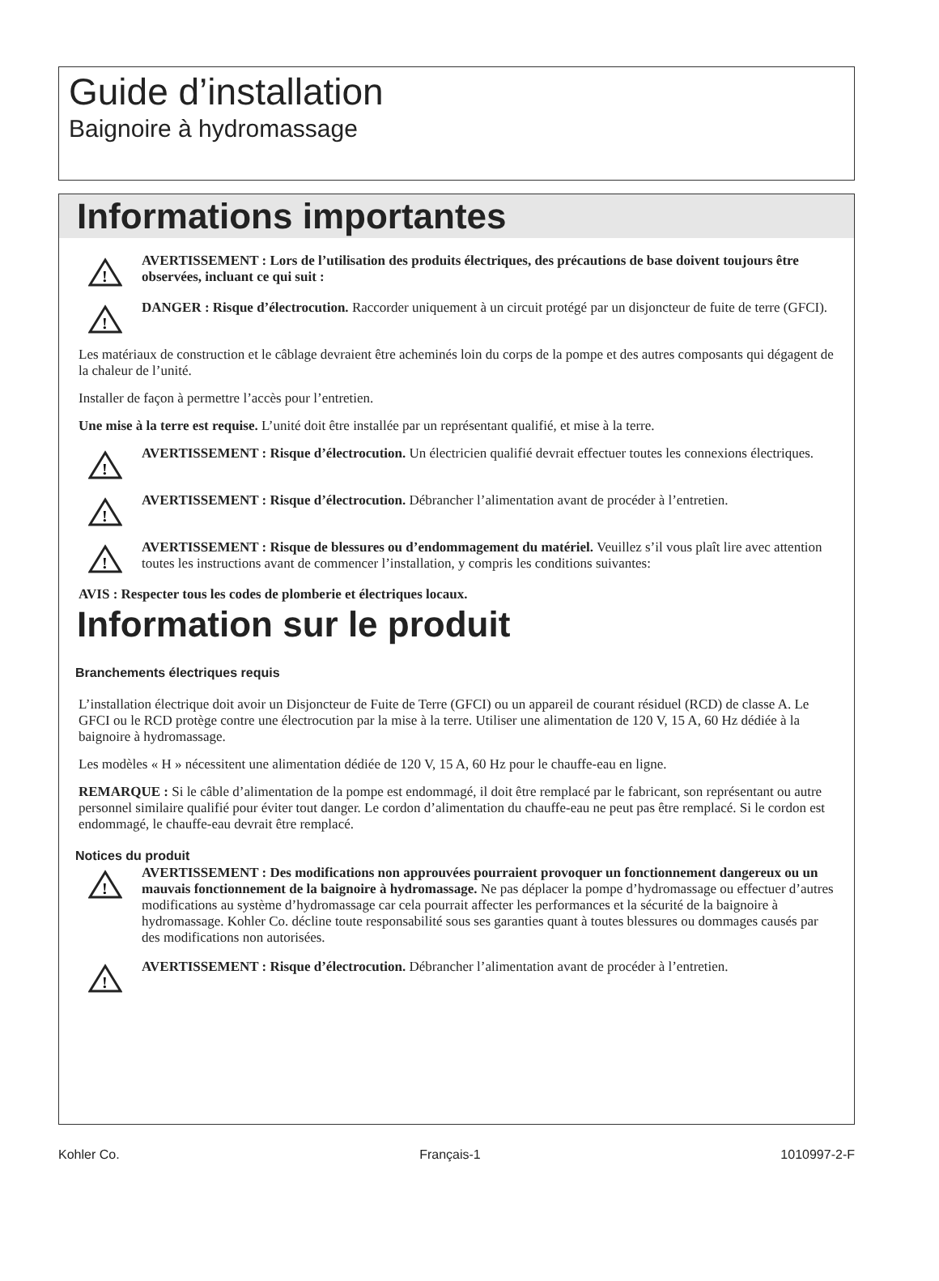Guide d’installation
Baignoire à hydromassage
Informations importantes
!
AVERTISSEMENT : Lors de l’utilisation des produits électriques, des précautions de base doivent toujours être observées, incluant ce qui suit :
!
DANGER : Risque d’électrocution. Raccorder uniquement à un circuit protégé par un disjoncteur de fuite de terre (GFCI).
Les matériaux de construction et le câblage devraient être acheminés loin du corps de la pompe et des autres composants qui dégagent de la chaleur de l’unité.
Installer de façon à permettre l’accès pour l’entretien.
Une mise à la terre est requise. L’unité doit être installée par un représentant qualifié, et mise à la terre.
!
AVERTISSEMENT : Risque d’électrocution. Un électricien qualifié devrait effectuer toutes les connexions électriques.
!
AVERTISSEMENT : Risque d’électrocution. Débrancher l’alimentation avant de procéder à l’entretien.
!
AVERTISSEMENT : Risque de blessures ou d’endommagement du matériel. Veuillez s’il vous plaît lire avec attention toutes les instructions avant de commencer l’installation, y compris les conditions suivantes:
AVIS : Respecter tous les codes de plomberie et électriques locaux.
Information sur le produit
Branchements électriques requis
L’installation électrique doit avoir un Disjoncteur de Fuite de Terre (GFCI) ou un appareil de courant résiduel (RCD) de classe A. Le GFCI ou le RCD protège contre une électrocution par la mise à la terre. Utiliser une alimentation de 120 V, 15 A, 60 Hz dédiée à la baignoire à hydromassage.
Les modèles « H » nécessitent une alimentation dédiée de 120 V, 15 A, 60 Hz pour le chauffe-eau en ligne.
REMARQUE : Si le câble d’alimentation de la pompe est endommagé, il doit être remplacé par le fabricant, son représentant ou autre personnel similaire qualifié pour éviter tout danger. Le cordon d’alimentation du chauffe-eau ne peut pas être remplacé. Si le cordon est endommagé, le chauffe-eau devrait être remplacé.
Notices du produit
!
AVERTISSEMENT : Des modifications non approuvées pourraient provoquer un fonctionnement dangereux ou un mauvais fonctionnement de la baignoire à hydromassage. Ne pas déplacer la pompe d’hydromassage ou effectuer d’autres modifications au système d’hydromassage car cela pourrait affecter les performances et la sécurité de la baignoire à hydromassage. Kohler Co. décline toute responsabilité sous ses garanties quant à toutes blessures ou dommages causés par des modifications non autorisées.
!
AVERTISSEMENT : Risque d’électrocution. Débrancher l’alimentation avant de procéder à l’entretien.
Kohler Co. Français-1 1010997-2-F